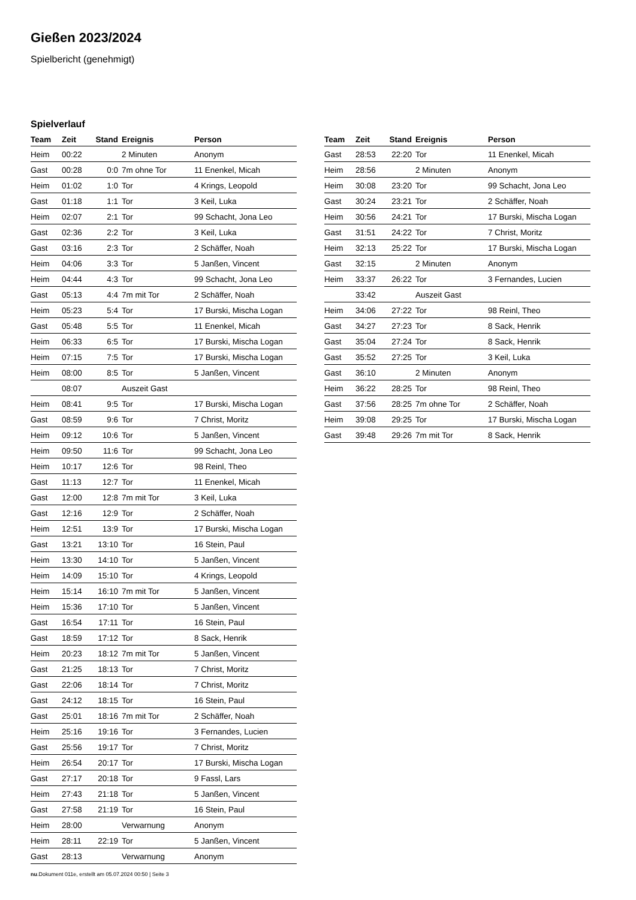Gießen 2023/2024
Spielbericht (genehmigt)
Spielverlauf
| Team | Zeit | Stand | Ereignis | Person |
| --- | --- | --- | --- | --- |
| Heim | 00:22 | | 2 Minuten | Anonym |
| Gast | 00:28 | 0:0 | 7m ohne Tor | 11 Enenkel, Micah |
| Heim | 01:02 | 1:0 | Tor | 4 Krings, Leopold |
| Gast | 01:18 | 1:1 | Tor | 3 Keil, Luka |
| Heim | 02:07 | 2:1 | Tor | 99 Schacht, Jona Leo |
| Gast | 02:36 | 2:2 | Tor | 3 Keil, Luka |
| Gast | 03:16 | 2:3 | Tor | 2 Schäffer, Noah |
| Heim | 04:06 | 3:3 | Tor | 5 Janßen, Vincent |
| Heim | 04:44 | 4:3 | Tor | 99 Schacht, Jona Leo |
| Gast | 05:13 | 4:4 | 7m mit Tor | 2 Schäffer, Noah |
| Heim | 05:23 | 5:4 | Tor | 17 Burski, Mischa Logan |
| Gast | 05:48 | 5:5 | Tor | 11 Enenkel, Micah |
| Heim | 06:33 | 6:5 | Tor | 17 Burski, Mischa Logan |
| Heim | 07:15 | 7:5 | Tor | 17 Burski, Mischa Logan |
| Heim | 08:00 | 8:5 | Tor | 5 Janßen, Vincent |
| | 08:07 | | Auszeit Gast | |
| Heim | 08:41 | 9:5 | Tor | 17 Burski, Mischa Logan |
| Gast | 08:59 | 9:6 | Tor | 7 Christ, Moritz |
| Heim | 09:12 | 10:6 | Tor | 5 Janßen, Vincent |
| Heim | 09:50 | 11:6 | Tor | 99 Schacht, Jona Leo |
| Heim | 10:17 | 12:6 | Tor | 98 Reinl, Theo |
| Gast | 11:13 | 12:7 | Tor | 11 Enenkel, Micah |
| Gast | 12:00 | 12:8 | 7m mit Tor | 3 Keil, Luka |
| Gast | 12:16 | 12:9 | Tor | 2 Schäffer, Noah |
| Heim | 12:51 | 13:9 | Tor | 17 Burski, Mischa Logan |
| Gast | 13:21 | 13:10 | Tor | 16 Stein, Paul |
| Heim | 13:30 | 14:10 | Tor | 5 Janßen, Vincent |
| Heim | 14:09 | 15:10 | Tor | 4 Krings, Leopold |
| Heim | 15:14 | 16:10 | 7m mit Tor | 5 Janßen, Vincent |
| Heim | 15:36 | 17:10 | Tor | 5 Janßen, Vincent |
| Gast | 16:54 | 17:11 | Tor | 16 Stein, Paul |
| Gast | 18:59 | 17:12 | Tor | 8 Sack, Henrik |
| Heim | 20:23 | 18:12 | 7m mit Tor | 5 Janßen, Vincent |
| Gast | 21:25 | 18:13 | Tor | 7 Christ, Moritz |
| Gast | 22:06 | 18:14 | Tor | 7 Christ, Moritz |
| Gast | 24:12 | 18:15 | Tor | 16 Stein, Paul |
| Gast | 25:01 | 18:16 | 7m mit Tor | 2 Schäffer, Noah |
| Heim | 25:16 | 19:16 | Tor | 3 Fernandes, Lucien |
| Gast | 25:56 | 19:17 | Tor | 7 Christ, Moritz |
| Heim | 26:54 | 20:17 | Tor | 17 Burski, Mischa Logan |
| Gast | 27:17 | 20:18 | Tor | 9 Fassl, Lars |
| Heim | 27:43 | 21:18 | Tor | 5 Janßen, Vincent |
| Gast | 27:58 | 21:19 | Tor | 16 Stein, Paul |
| Heim | 28:00 | | Verwarnung | Anonym |
| Heim | 28:11 | 22:19 | Tor | 5 Janßen, Vincent |
| Gast | 28:13 | | Verwarnung | Anonym |
| Team | Zeit | Stand | Ereignis | Person |
| --- | --- | --- | --- | --- |
| Gast | 28:53 | 22:20 | Tor | 11 Enenkel, Micah |
| Heim | 28:56 | | 2 Minuten | Anonym |
| Heim | 30:08 | 23:20 | Tor | 99 Schacht, Jona Leo |
| Gast | 30:24 | 23:21 | Tor | 2 Schäffer, Noah |
| Heim | 30:56 | 24:21 | Tor | 17 Burski, Mischa Logan |
| Gast | 31:51 | 24:22 | Tor | 7 Christ, Moritz |
| Heim | 32:13 | 25:22 | Tor | 17 Burski, Mischa Logan |
| Gast | 32:15 | | 2 Minuten | Anonym |
| Heim | 33:37 | 26:22 | Tor | 3 Fernandes, Lucien |
| | 33:42 | | Auszeit Gast | |
| Heim | 34:06 | 27:22 | Tor | 98 Reinl, Theo |
| Gast | 34:27 | 27:23 | Tor | 8 Sack, Henrik |
| Gast | 35:04 | 27:24 | Tor | 8 Sack, Henrik |
| Gast | 35:52 | 27:25 | Tor | 3 Keil, Luka |
| Gast | 36:10 | | 2 Minuten | Anonym |
| Heim | 36:22 | 28:25 | Tor | 98 Reinl, Theo |
| Gast | 37:56 | 28:25 | 7m ohne Tor | 2 Schäffer, Noah |
| Heim | 39:08 | 29:25 | Tor | 17 Burski, Mischa Logan |
| Gast | 39:48 | 29:26 | 7m mit Tor | 8 Sack, Henrik |
nu.Dokument 011e, erstellt am 05.07.2024 00:50 | Seite 3